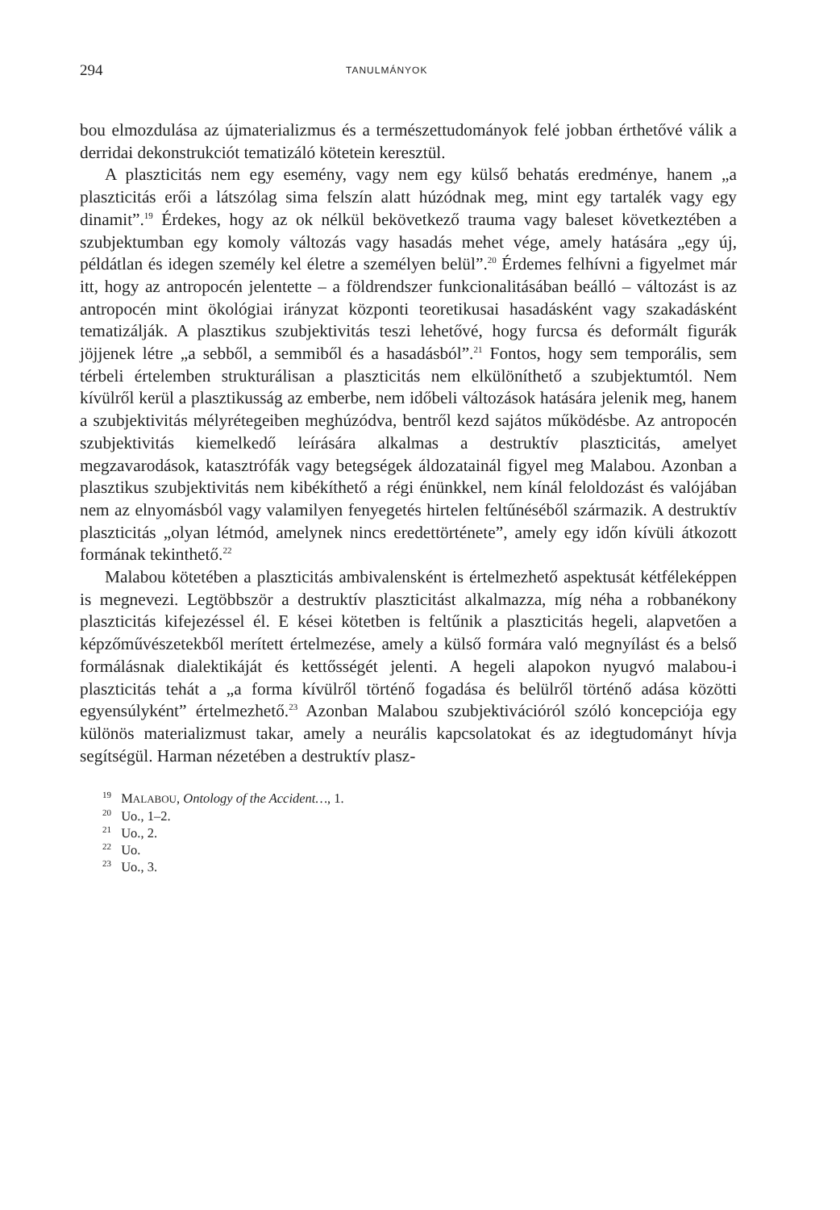294 TANULMÁNYOK
bou elmozdulása az újmaterializmus és a természettudományok felé jobban érthetővé válik a derridai dekonstrukciót tematizáló kötetein keresztül.
A plaszticitás nem egy esemény, vagy nem egy külső behatás eredménye, hanem „a plaszticitás erői a látszólag sima felszín alatt húzódnak meg, mint egy tartalék vagy egy dinamit”.<sup>19</sup> Érdekes, hogy az ok nélkül bekövetkező trauma vagy baleset következtében a szubjektumban egy komoly változás vagy hasadás mehet vége, amely hatására „egy új, példátlan és idegen személy kel életre a személyen belül”.<sup>20</sup> Érdemes felhívni a figyelmet már itt, hogy az antropocén jelentette – a földrendszer funkcionalitásában beálló – változást is az antropocén mint ökológiai irányzat központi teoretikusai hasadásként vagy szakadásként tematizálják. A plasztikus szubjektivitás teszi lehetővé, hogy furcsa és deformált figurák jöjjenek létre „a sebből, a semmiből és a hasadásból”.<sup>21</sup> Fontos, hogy sem temporális, sem térbeli értelemben strukturálisan a plaszticitás nem elkülöníthető a szubjektumtól. Nem kívülről kerül a plasztikusság az emberbe, nem időbeli változások hatására jelenik meg, hanem a szubjektivitás mélyrétegeiben meghúzódva, bentről kezd sajátos működésbe. Az antropocén szubjektivitás kiemelkedő leírására alkalmas a destruktív plaszticitás, amelyet megzavarodások, katasztrófák vagy betegségek áldozatainál figyel meg Malabou. Azonban a plasztikus szubjektivitás nem kibékíthető a régi énünkkel, nem kínál feloldozást és valójában nem az elnyomásból vagy valamilyen fenyegetés hirtelen feltűnéséből származik. A destruktív plaszticitás „olyan létmód, amelynek nincs eredettörténete”, amely egy időn kívüli átkozott formának tekinthető.<sup>22</sup>
Malabou kötetében a plaszticitás ambivalensként is értelmezhető aspektusát kétféleképpen is megnevezi. Legtöbbször a destruktív plaszticitást alkalmazza, míg néha a robbanékony plaszticitás kifejezéssel él. E kései kötetben is feltűnik a plaszticitás hegeli, alapvetően a képzőművészetekből merített értelmezése, amely a külső formára való megnyílást és a belső formálásnak dialektikáját és kettősségét jelenti. A hegeli alapokon nyugvó malabou-i plaszticitás tehát a „a forma kívülről történő fogadása és belülről történő adása közötti egyensúlyként” értelmezhető.<sup>23</sup> Azonban Malabou szubjektivációról szóló koncepciója egy különös materializmust takar, amely a neurális kapcsolatokat és az idegtudományt hívja segítségül. Harman nézetében a destruktív plasz-
<sup>19</sup> MALABOU, Ontology of the Accident…, 1.
<sup>20</sup> Uo., 1–2.
<sup>21</sup> Uo., 2.
<sup>22</sup> Uo.
<sup>23</sup> Uo., 3.